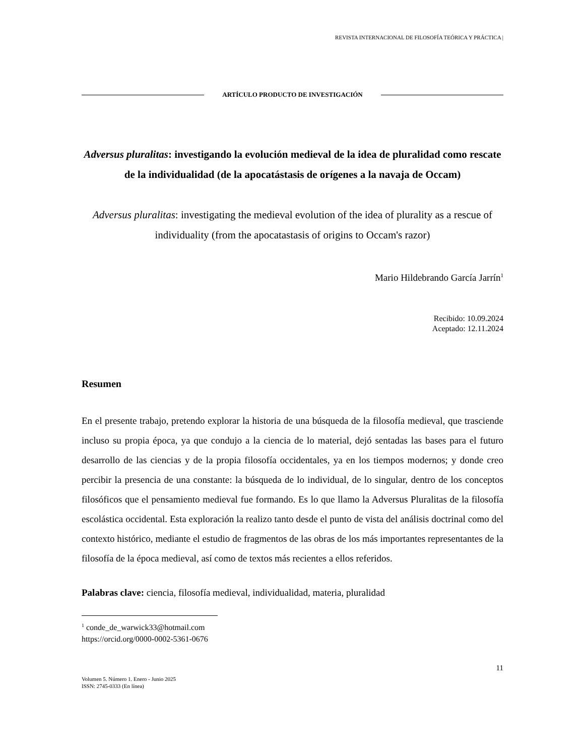REVISTA INTERNACIONAL DE FILOSOFÍA TEÓRICA Y PRÁCTICA |
ARTÍCULO PRODUCTO DE INVESTIGACIÓN
Adversus pluralitas: investigando la evolución medieval de la idea de pluralidad como rescate de la individualidad (de la apocatástasis de orígenes a la navaja de Occam)
Adversus pluralitas: investigating the medieval evolution of the idea of plurality as a rescue of individuality (from the apocatastasis of origins to Occam's razor)
Mario Hildebrando García Jarrín<sup>1</sup>
Recibido: 10.09.2024
Aceptado: 12.11.2024
Resumen
En el presente trabajo, pretendo explorar la historia de una búsqueda de la filosofía medieval, que trasciende incluso su propia época, ya que condujo a la ciencia de lo material, dejó sentadas las bases para el futuro desarrollo de las ciencias y de la propia filosofía occidentales, ya en los tiempos modernos; y donde creo percibir la presencia de una constante: la búsqueda de lo individual, de lo singular, dentro de los conceptos filosóficos que el pensamiento medieval fue formando. Es lo que llamo la Adversus Pluralitas de la filosofía escolástica occidental. Esta exploración la realizo tanto desde el punto de vista del análisis doctrinal como del contexto histórico, mediante el estudio de fragmentos de las obras de los más importantes representantes de la filosofía de la época medieval, así como de textos más recientes a ellos referidos.
Palabras clave: ciencia, filosofía medieval, individualidad, materia, pluralidad
<sup>1</sup> conde_de_warwick33@hotmail.com
https://orcid.org/0000-0002-5361-0676
11
Volumen 5. Número 1. Enero - Junio 2025
ISSN: 2745-0333 (En línea)